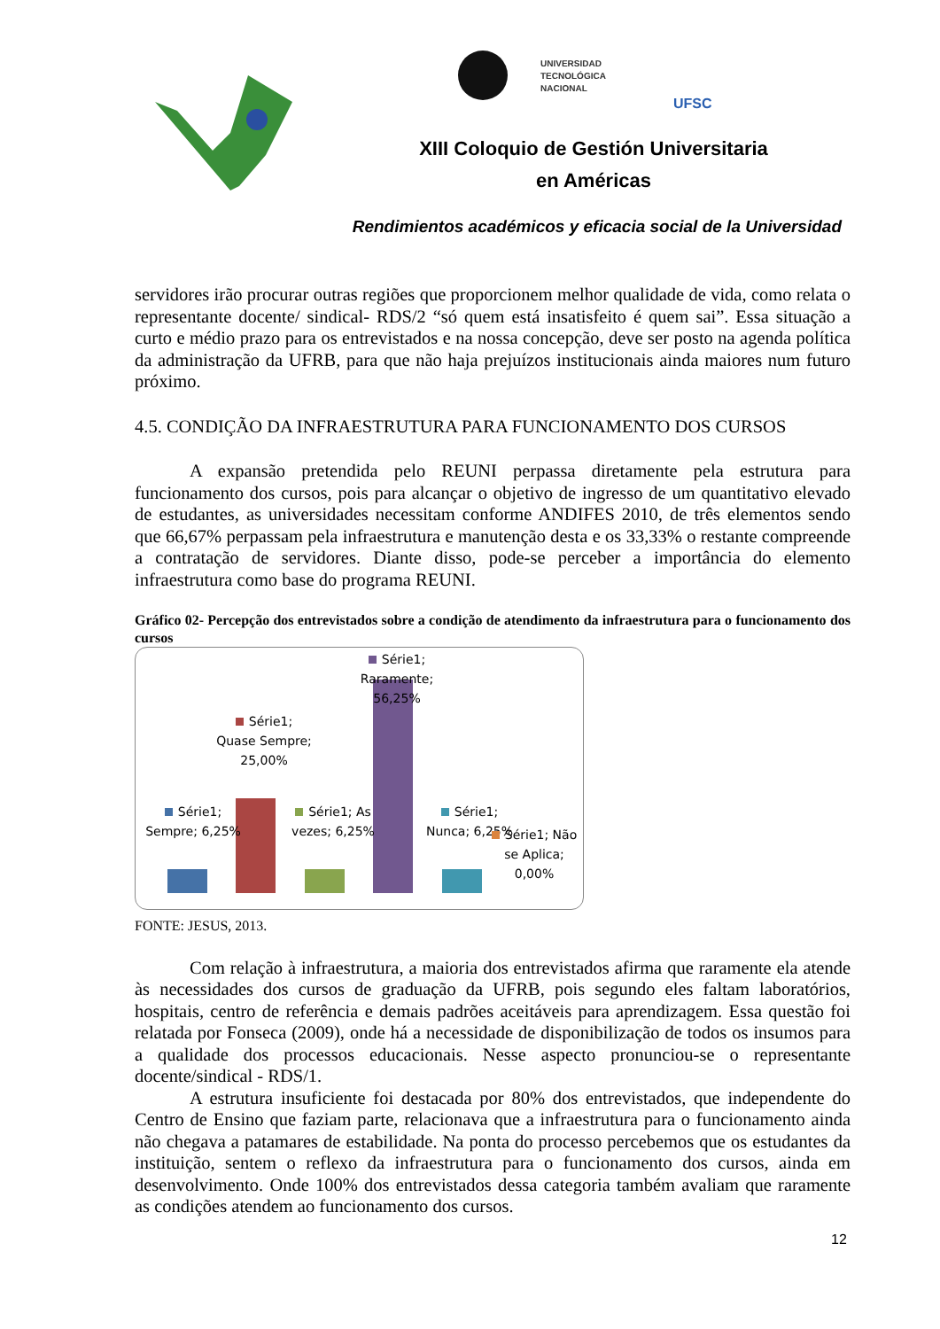UNIVERSIDAD
TECNOLÓGICA
NACIONAL
UFSC
XIII Coloquio de Gestión Universitaria
en Américas
Rendimientos académicos y eficacia social de la Universidad
servidores irão procurar outras regiões que proporcionem melhor qualidade de vida, como relata o representante docente/ sindical- RDS/2 “só quem está insatisfeito é quem sai”. Essa situação a curto e médio prazo para os entrevistados e na nossa concepção, deve ser posto na agenda política da administração da UFRB, para que não haja prejuízos institucionais ainda maiores num futuro próximo.
4.5. CONDIÇÃO DA INFRAESTRUTURA PARA FUNCIONAMENTO DOS CURSOS
A expansão pretendida pelo REUNI perpassa diretamente pela estrutura para funcionamento dos cursos, pois para alcançar o objetivo de ingresso de um quantitativo elevado de estudantes, as universidades necessitam conforme ANDIFES 2010, de três elementos sendo que 66,67% perpassam pela infraestrutura e manutenção desta e os 33,33% o restante compreende a contratação de servidores. Diante disso, pode-se perceber a importância do elemento infraestrutura como base do programa REUNI.
Gráfico 02- Percepção dos entrevistados sobre a condição de atendimento da infraestrutura para o funcionamento dos cursos
Série1; Sempre; 6,25%
Série1; Quase Sempre; 25,00%
Série1; As vezes; 6,25%
Série1; Raramente; 56,25%
Série1; Nunca; 6,25%
Série1; Não se Aplica; 0,00%
FONTE: JESUS, 2013.
Com relação à infraestrutura, a maioria dos entrevistados afirma que raramente ela atende às necessidades dos cursos de graduação da UFRB, pois segundo eles faltam laboratórios, hospitais, centro de referência e demais padrões aceitáveis para aprendizagem. Essa questão foi relatada por Fonseca (2009), onde há a necessidade de disponibilização de todos os insumos para a qualidade dos processos educacionais. Nesse aspecto pronunciou-se o representante docente/sindical - RDS/1.
A estrutura insuficiente foi destacada por 80% dos entrevistados, que independente do Centro de Ensino que faziam parte, relacionava que a infraestrutura para o funcionamento ainda não chegava a patamares de estabilidade. Na ponta do processo percebemos que os estudantes da instituição, sentem o reflexo da infraestrutura para o funcionamento dos cursos, ainda em desenvolvimento. Onde 100% dos entrevistados dessa categoria também avaliam que raramente as condições atendem ao funcionamento dos cursos.
12